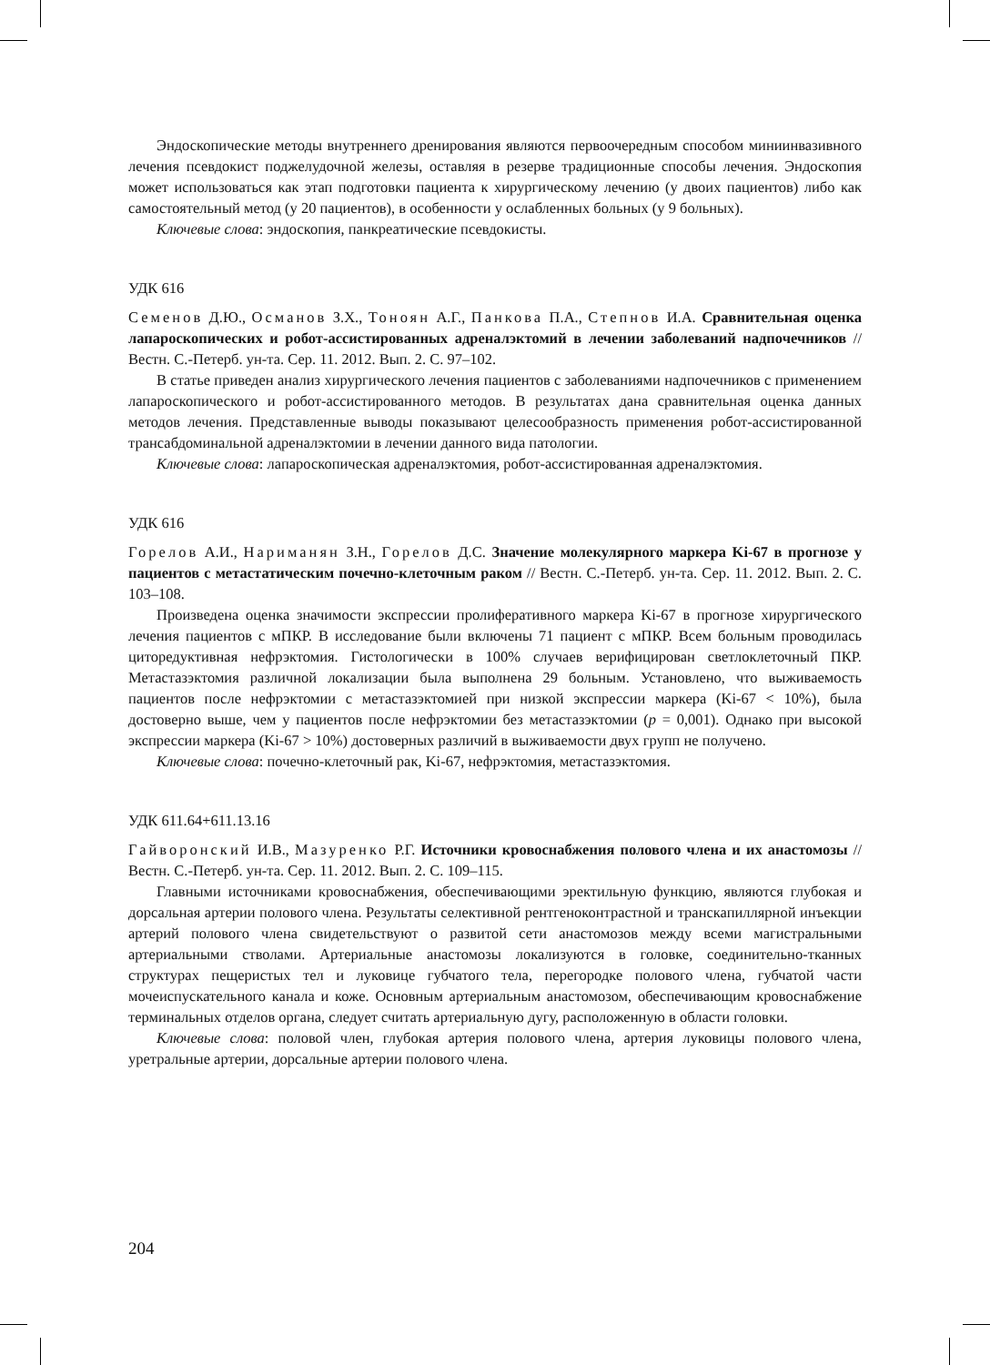Эндоскопические методы внутреннего дренирования являются первоочередным способом миниинвазивного лечения псевдокист поджелудочной железы, оставляя в резерве традиционные способы лечения. Эндоскопия может использоваться как этап подготовки пациента к хирургическому лечению (у двоих пациентов) либо как самостоятельный метод (у 20 пациентов), в особенности у ослабленных больных (у 9 больных).
Ключевые слова: эндоскопия, панкреатические псевдокисты.
УДК 616
Семенов Д.Ю., Османов З.Х., Тоноян А.Г., Панкова П.А., Степнов И.А. Сравнительная оценка лапароскопических и робот-ассистированных адреналэктомий в лечении заболеваний надпочечников // Вестн. С.-Петерб. ун-та. Сер. 11. 2012. Вып. 2. С. 97–102.
В статье приведен анализ хирургического лечения пациентов с заболеваниями надпочечников с применением лапароскопического и робот-ассистированного методов. В результатах дана сравнительная оценка данных методов лечения. Представленные выводы показывают целесообразность применения робот-ассистированной трансабдоминальной адреналэктомии в лечении данного вида патологии.
Ключевые слова: лапароскопическая адреналэктомия, робот-ассистированная адреналэктомия.
УДК 616
Горелов А.И., Нариманян З.Н., Горелов Д.С. Значение молекулярного маркера Ki-67 в прогнозе у пациентов с метастатическим почечно-клеточным раком // Вестн. С.-Петерб. ун-та. Сер. 11. 2012. Вып. 2. С. 103–108.
Произведена оценка значимости экспрессии пролиферативного маркера Ki-67 в прогнозе хирургического лечения пациентов с мПКР. В исследование были включены 71 пациент с мПКР. Всем больным проводилась циторедуктивная нефрэктомия. Гистологически в 100% случаев верифицирован светлоклеточный ПКР. Метастазэктомия различной локализации была выполнена 29 больным. Установлено, что выживаемость пациентов после нефрэктомии с метастазэктомией при низкой экспрессии маркера (Ki-67 < 10%), была достоверно выше, чем у пациентов после нефрэктомии без метастазэктомии (p = 0,001). Однако при высокой экспрессии маркера (Ki-67 > 10%) достоверных различий в выживаемости двух групп не получено.
Ключевые слова: почечно-клеточный рак, Ki-67, нефрэктомия, метастазэктомия.
УДК 611.64+611.13.16
Гайворонский И.В., Мазуренко Р.Г. Источники кровоснабжения полового члена и их анастомозы // Вестн. С.-Петерб. ун-та. Сер. 11. 2012. Вып. 2. С. 109–115.
Главными источниками кровоснабжения, обеспечивающими эректильную функцию, являются глубокая и дорсальная артерии полового члена. Результаты селективной рентгеноконтрастной и транскапиллярной инъекции артерий полового члена свидетельствуют о развитой сети анастомозов между всеми магистральными артериальными стволами. Артериальные анастомозы локализуются в головке, соединительно-тканных структурах пещеристых тел и луковице губчатого тела, перегородке полового члена, губчатой части мочеиспускательного канала и коже. Основным артериальным анастомозом, обеспечивающим кровоснабжение терминальных отделов органа, следует считать артериальную дугу, расположенную в области головки.
Ключевые слова: половой член, глубокая артерия полового члена, артерия луковицы полового члена, уретральные артерии, дорсальные артерии полового члена.
204